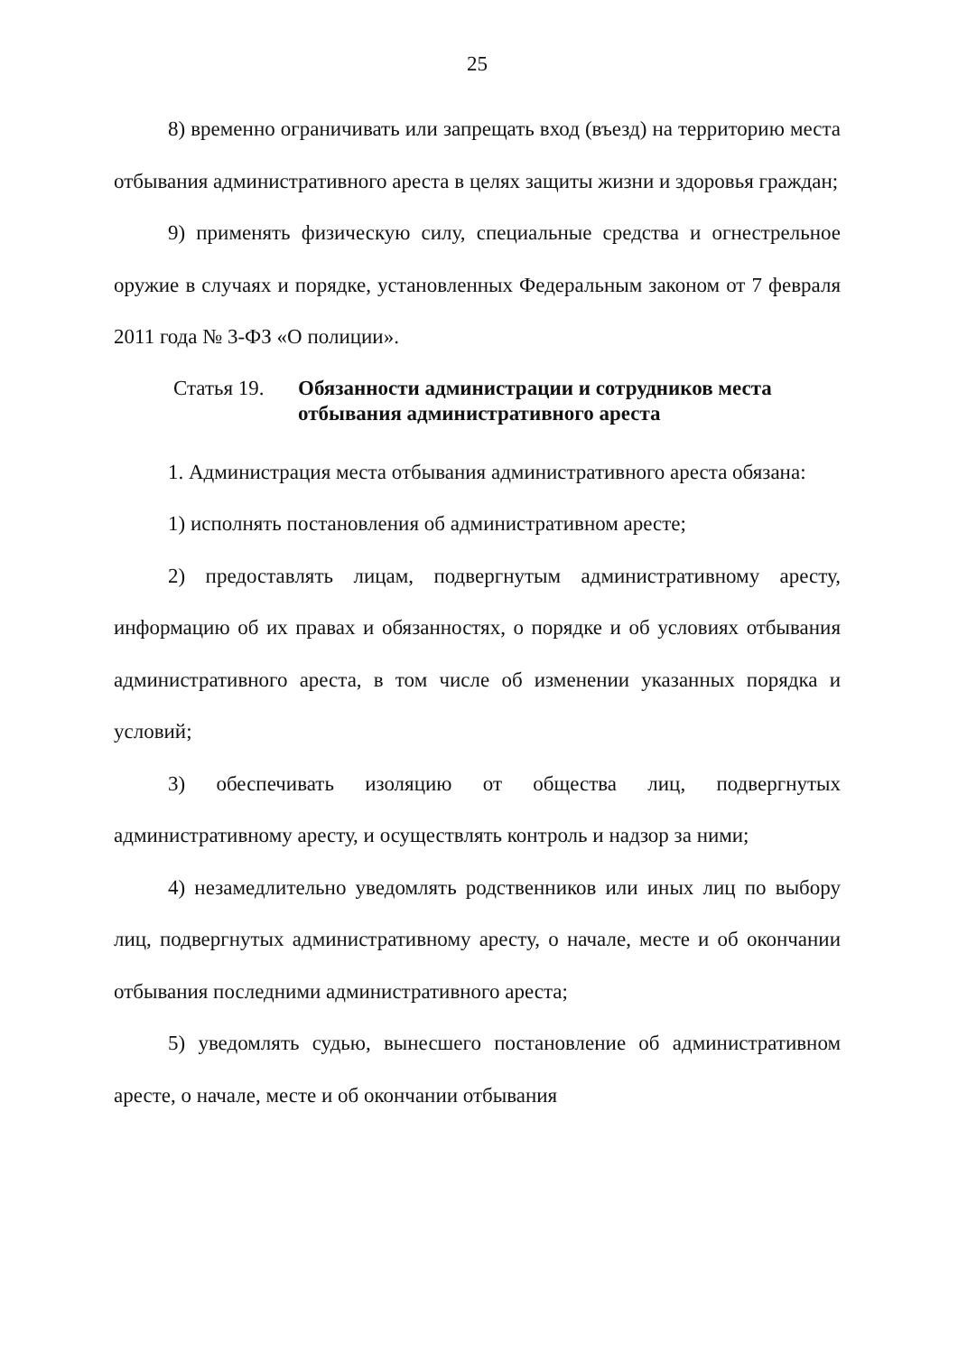25
8) временно ограничивать или запрещать вход (въезд) на территорию места отбывания административного ареста в целях защиты жизни и здоровья граждан;
9) применять физическую силу, специальные средства и огнестрельное оружие в случаях и порядке, установленных Федеральным законом от 7 февраля 2011 года № 3-ФЗ «О полиции».
Статья 19. Обязанности администрации и сотрудников места отбывания административного ареста
1. Администрация места отбывания административного ареста обязана:
1) исполнять постановления об административном аресте;
2) предоставлять лицам, подвергнутым административному аресту, информацию об их правах и обязанностях, о порядке и об условиях отбывания административного ареста, в том числе об изменении указанных порядка и условий;
3) обеспечивать изоляцию от общества лиц, подвергнутых административному аресту, и осуществлять контроль и надзор за ними;
4) незамедлительно уведомлять родственников или иных лиц по выбору лиц, подвергнутых административному аресту, о начале, месте и об окончании отбывания последними административного ареста;
5) уведомлять судью, вынесшего постановление об административном аресте, о начале, месте и об окончании отбывания